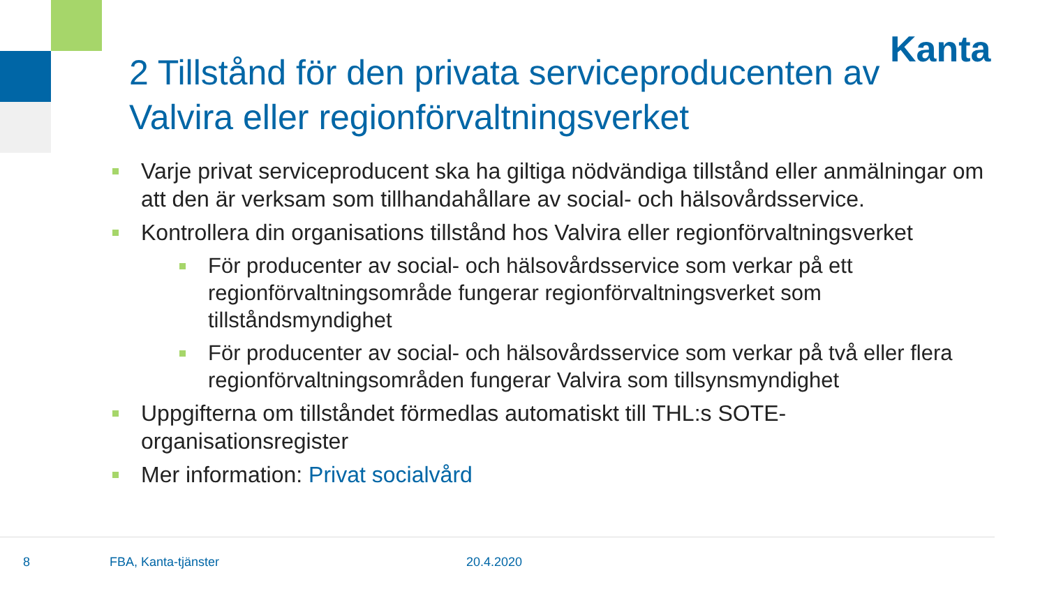Kanta
2 Tillstånd för den privata serviceproducenten av Valvira eller regionförvaltningsverket
Varje privat serviceproducent ska ha giltiga nödvändiga tillstånd eller anmälningar om att den är verksam som tillhandahållare av social- och hälsovårdsservice.
Kontrollera din organisations tillstånd hos Valvira eller regionförvaltningsverket
För producenter av social- och hälsovårdsservice som verkar på ett regionförvaltningsområde fungerar regionförvaltningsverket som tillståndsmyndighet
För producenter av social- och hälsovårdsservice som verkar på två eller flera regionförvaltningsområden fungerar Valvira som tillsynsmyndighet
Uppgifterna om tillståndet förmedlas automatiskt till THL:s SOTE-organisationsregister
Mer information: Privat socialvård
8 FBA, Kanta-tjänster 20.4.2020